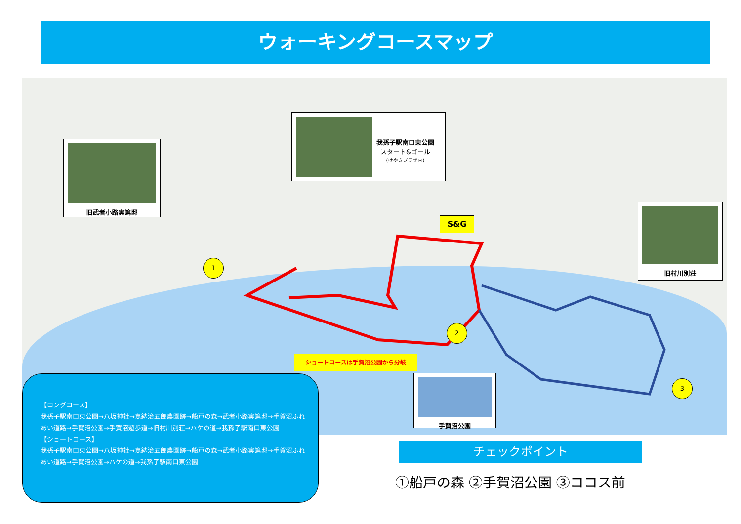ウォーキングコースマップ
旧武者小路実篤邸
我孫子駅南口東公園
スタート&ゴール
(けやきプラザ内)
旧村川別荘
手賀沼公園
S&G
ショートコースは手賀沼公園から分岐
1
2
3
【ロングコース】
我孫子駅南口東公園→八坂神社→嘉納治五郎農園跡→船戸の森→武者小路実篤邸→手賀沼ふれあい道路→手賀沼公園→手賀沼遊歩道→旧村川別荘→ハケの道→我孫子駅南口東公園
【ショートコース】
我孫子駅南口東公園→八坂神社→嘉納治五郎農園跡→船戸の森→武者小路実篤邸→手賀沼ふれあい道路→手賀沼公園→ハケの道→我孫子駅南口東公園
チェックポイント
①船戸の森 ②手賀沼公園 ③ココス前